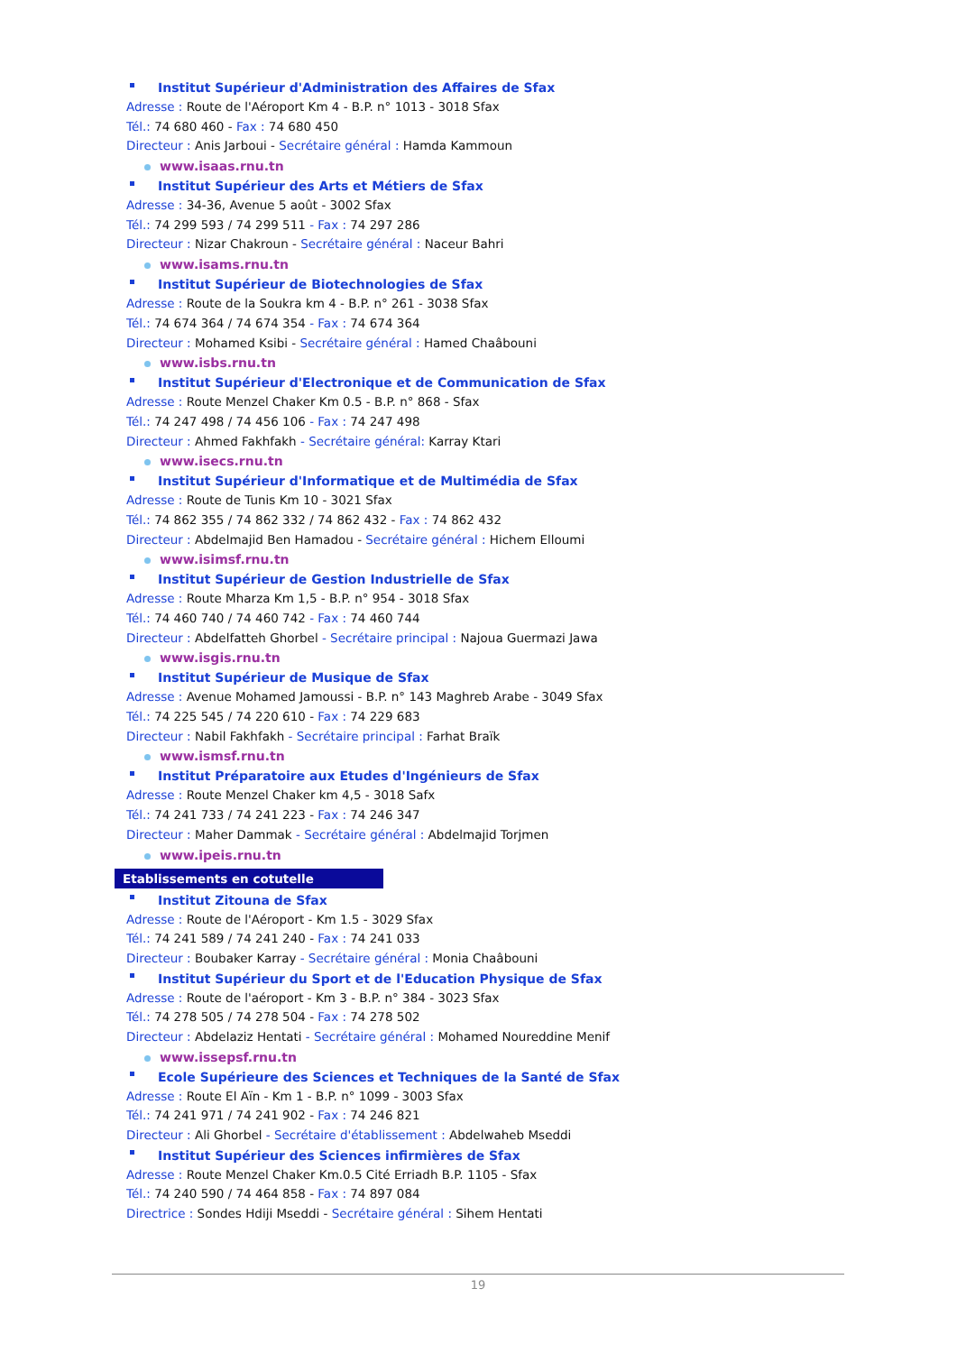Institut Supérieur d'Administration des Affaires de Sfax
Adresse : Route de l'Aéroport Km 4 - B.P. n° 1013 - 3018 Sfax
Tél.: 74 680 460 - Fax : 74 680 450
Directeur : Anis Jarboui - Secrétaire général : Hamda Kammoun
www.isaas.rnu.tn
Institut Supérieur des Arts et Métiers de Sfax
Adresse : 34-36, Avenue 5 août - 3002 Sfax
Tél.: 74 299 593 / 74 299 511 - Fax : 74 297 286
Directeur : Nizar Chakroun - Secrétaire général : Naceur Bahri
www.isams.rnu.tn
Institut Supérieur de Biotechnologies de Sfax
Adresse : Route de la Soukra km 4 - B.P. n° 261 - 3038 Sfax
Tél.: 74 674 364 / 74 674 354 - Fax : 74 674 364
Directeur : Mohamed Ksibi - Secrétaire général : Hamed Chaâbouni
www.isbs.rnu.tn
Institut Supérieur d'Electronique et de Communication de Sfax
Adresse : Route Menzel Chaker Km 0.5 - B.P. n° 868 - Sfax
Tél.: 74 247 498 / 74 456 106 - Fax : 74 247 498
Directeur : Ahmed Fakhfakh - Secrétaire général: Karray Ktari
www.isecs.rnu.tn
Institut Supérieur d'Informatique et de Multimédia de Sfax
Adresse : Route de Tunis Km 10 - 3021 Sfax
Tél.: 74 862 355 / 74 862 332 / 74 862 432 - Fax : 74 862 432
Directeur : Abdelmajid Ben Hamadou - Secrétaire général : Hichem Elloumi
www.isimsf.rnu.tn
Institut Supérieur de Gestion Industrielle de Sfax
Adresse : Route Mharza Km 1,5 - B.P. n° 954 - 3018 Sfax
Tél.: 74 460 740 / 74 460 742 - Fax : 74 460 744
Directeur : Abdelfatteh Ghorbel - Secrétaire principal : Najoua Guermazi Jawa
www.isgis.rnu.tn
Institut Supérieur de Musique de Sfax
Adresse : Avenue Mohamed Jamoussi - B.P. n° 143 Maghreb Arabe - 3049 Sfax
Tél.: 74 225 545 / 74 220 610 - Fax : 74 229 683
Directeur : Nabil Fakhfakh - Secrétaire principal : Farhat Braïk
www.ismsf.rnu.tn
Institut Préparatoire aux Etudes d'Ingénieurs de Sfax
Adresse : Route Menzel Chaker km 4,5 - 3018 Safx
Tél.: 74 241 733 / 74 241 223 - Fax : 74 246 347
Directeur : Maher Dammak - Secrétaire général : Abdelmajid Torjmen
www.ipeis.rnu.tn
Etablissements en cotutelle
Institut Zitouna de Sfax
Adresse : Route de l'Aéroport - Km 1.5 - 3029 Sfax
Tél.: 74 241 589 / 74 241 240 - Fax : 74 241 033
Directeur : Boubaker Karray - Secrétaire général : Monia Chaâbouni
Institut Supérieur du Sport et de l'Education Physique de Sfax
Adresse : Route de l'aéroport - Km 3 - B.P. n° 384 - 3023 Sfax
Tél.: 74 278 505 / 74 278 504 - Fax : 74 278 502
Directeur : Abdelaziz Hentati - Secrétaire général : Mohamed Noureddine Menif
www.issepsf.rnu.tn
Ecole Supérieure des Sciences et Techniques de la Santé de Sfax
Adresse : Route El Aïn - Km 1 - B.P. n° 1099 - 3003 Sfax
Tél.: 74 241 971 / 74 241 902 - Fax : 74 246 821
Directeur : Ali Ghorbel - Secrétaire d'établissement : Abdelwaheb Mseddi
Institut Supérieur des Sciences infirmières de Sfax
Adresse : Route Menzel Chaker Km.0.5 Cité Erriadh B.P. 1105 - Sfax
Tél.: 74 240 590 / 74 464 858 - Fax : 74 897 084
Directrice : Sondes Hdiji Mseddi - Secrétaire général : Sihem Hentati
19